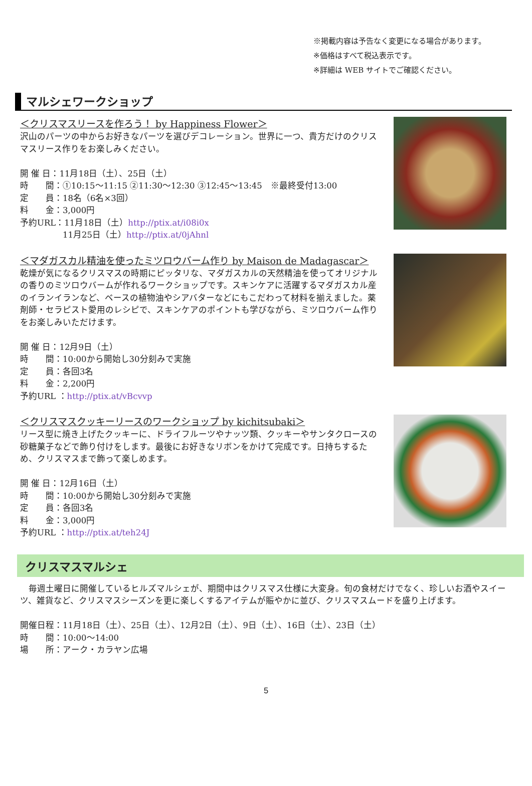※掲載内容は予告なく変更になる場合があります。
※価格はすべて税込表示です。
※詳細は WEB サイトでご確認ください。
マルシェワークショップ
＜クリスマスリースを作ろう！ by Happiness Flower＞
沢山のパーツの中からお好きなパーツを選びデコレーション。世界に一つ、貴方だけのクリスマスリース作りをお楽しみください。
開 催 日：11月18日（土）、25日（土）
時　　間：①10:15～11:15 ②11:30～12:30 ③12:45～13:45　※最終受付13:00
定　　員：18名（6名×3回）
料　　金：3,000円
予約URL：11月18日（土）http://ptix.at/i08i0x
　　　　　11月25日（土）http://ptix.at/0jAhnl
＜マダガスカル精油を使ったミツロウバーム作り by Maison de Madagascar＞
乾燥が気になるクリスマスの時期にピッタリな、マダガスカルの天然精油を使ってオリジナルの香りのミツロウバームが作れるワークショップです。スキンケアに活躍するマダガスカル産のイランイランなど、ベースの植物油やシアバターなどにもこだわって材料を揃えました。薬剤師・セラピスト愛用のレシピで、スキンケアのポイントも学びながら、ミツロウバーム作りをお楽しみいただけます。
開 催 日：12月9日（土）
時　　間：10:00から開始し30分刻みで実施
定　　員：各回3名
料　　金：2,200円
予約URL ：http://ptix.at/vBcvvp
＜クリスマスクッキーリースのワークショップ by kichitsubaki＞
リース型に焼き上げたクッキーに、ドライフルーツやナッツ類、クッキーやサンタクロースの砂糖菓子などで飾り付けをします。最後にお好きなリボンをかけて完成です。日持ちするため、クリスマスまで飾って楽しめます。
開 催 日：12月16日（土）
時　　間：10:00から開始し30分刻みで実施
定　　員：各回3名
料　　金：3,000円
予約URL ：http://ptix.at/teh24J
クリスマスマルシェ
　毎週土曜日に開催しているヒルズマルシェが、期間中はクリスマス仕様に大変身。旬の食材だけでなく、珍しいお酒やスイーツ、雑貨など、クリスマスシーズンを更に楽しくするアイテムが賑やかに並び、クリスマスムードを盛り上げます。
開催日程：11月18日（土）、25日（土）、12月2日（土）、9日（土）、16日（土）、23日（土）
時　　間：10:00～14:00
場　　所：アーク・カラヤン広場
5